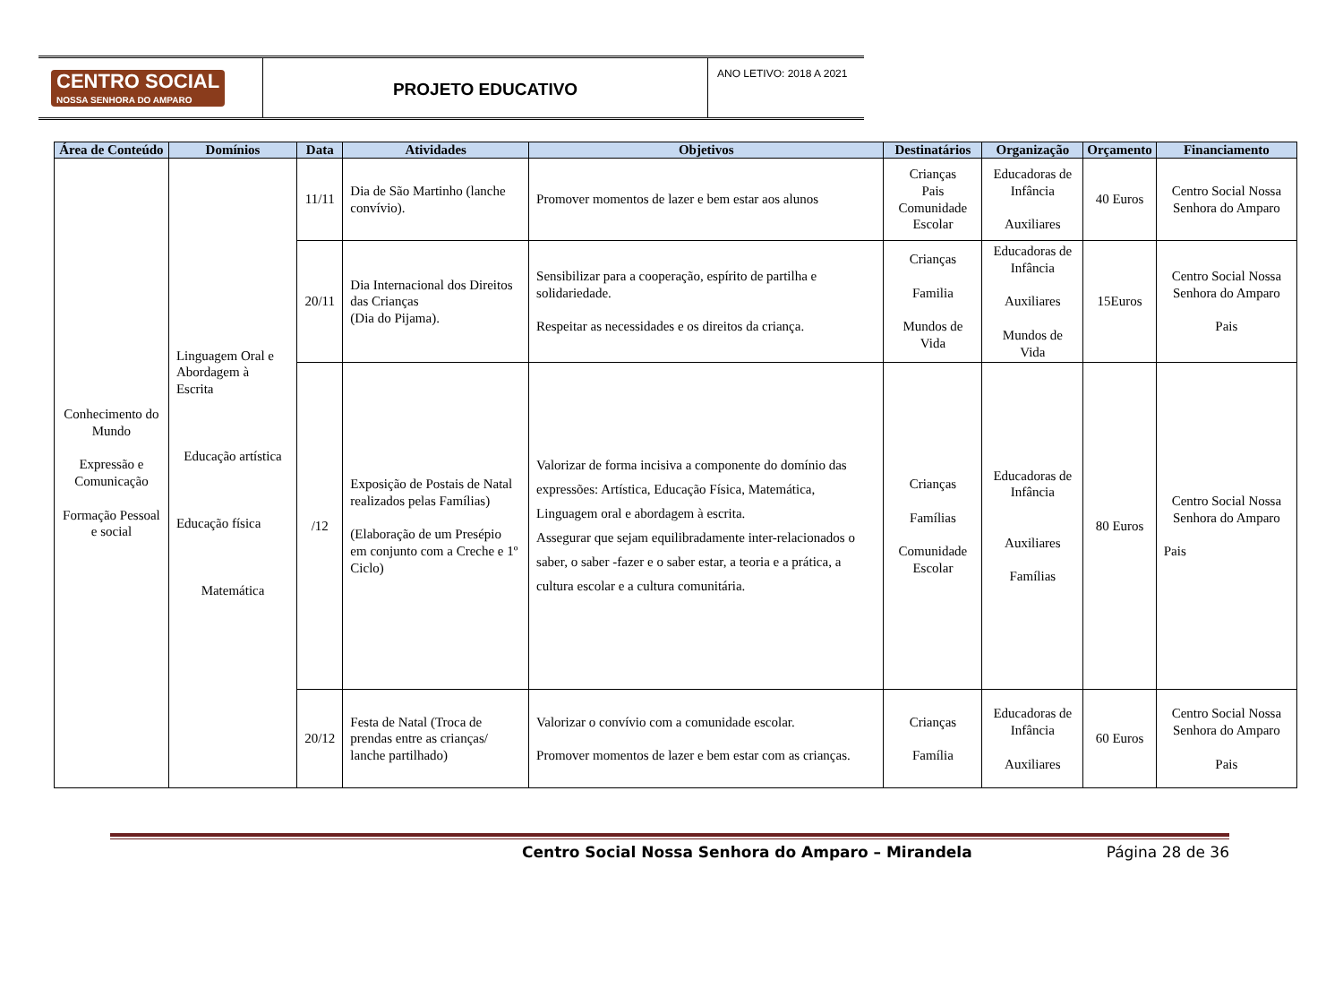CENTRO SOCIAL
NOSSA SENHORA DO AMPARO
PROJETO EDUCATIVO
ANO LETIVO: 2018 A 2021
| Área de Conteúdo | Domínios | Data | Atividades | Objetivos | Destinatários | Organização | Orçamento | Financiamento |
| --- | --- | --- | --- | --- | --- | --- | --- | --- |
| Conhecimento do Mundo Expressão e Comunicação Formação Pessoal e social | Linguagem Oral e Abordagem à Escrita Educação artística Educação física Matemática | 11/11 | Dia de São Martinho (lanche convívio). | Promover momentos de lazer e bem estar aos alunos | Crianças Pais Comunidade Escolar | Educadoras de Infância Auxiliares | 40 Euros | Centro Social Nossa Senhora do Amparo |
| | | 20/11 | Dia Internacional dos Direitos das Crianças (Dia do Pijama). | Sensibilizar para a cooperação, espírito de partilha e solidariedade. Respeitar as necessidades e os direitos da criança. | Crianças Familia Mundos de Vida | Educadoras de Infância Auxiliares Mundos de Vida | 15Euros | Centro Social Nossa Senhora do Amparo Pais |
| | | /12 | Exposição de Postais de Natal realizados pelas Famílias) (Elaboração de um Presépio em conjunto com a Creche e 1º Ciclo) | Valorizar de forma incisiva a componente do domínio das expressões: Artística, Educação Física, Matemática, Linguagem oral e abordagem à escrita. Assegurar que sejam equilibradamente inter-relacionados o saber, o saber -fazer e o saber estar, a teoria e a prática, a cultura escolar e a cultura comunitária. | Crianças Famílias Comunidade Escolar | Educadoras de Infância Auxiliares Famílias | 80 Euros | Centro Social Nossa Senhora do Amparo Pais |
| | | 20/12 | Festa de Natal (Troca de prendas entre as crianças/ lanche partilhado) | Valorizar o convívio com a comunidade escolar. Promover momentos de lazer e bem estar com as crianças. | Crianças Família | Educadoras de Infância Auxiliares | 60 Euros | Centro Social Nossa Senhora do Amparo Pais |
Centro Social Nossa Senhora do Amparo – Mirandela Página 28 de 36